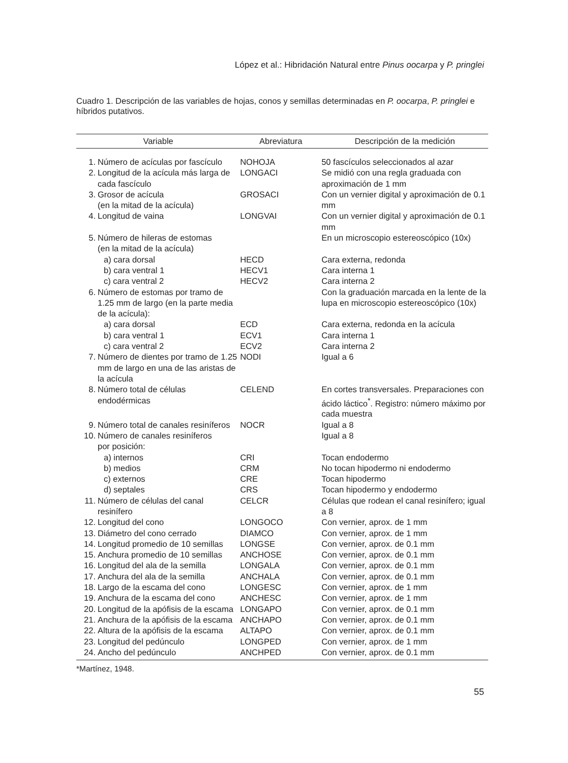López et al.: Hibridación Natural entre Pinus oocarpa y P. pringlei
Cuadro 1. Descripción de las variables de hojas, conos y semillas determinadas en P. oocarpa, P. pringlei e híbridos putativos.
| Variable | | Abreviatura | Descripción de la medición |
| --- | --- | --- | --- |
| 1. | Número de acículas por fascículo | NOHOJA | 50 fascículos seleccionados al azar |
| 2. | Longitud de la acícula más larga de cada fascículo | LONGACI | Se midió con una regla graduada con aproximación de 1 mm |
| 3. | Grosor de acícula (en la mitad de la acícula) | GROSACI | Con un vernier digital y aproximación de 0.1 mm |
| 4. | Longitud de vaina | LONGVAI | Con un vernier digital y aproximación de 0.1 mm |
| 5. | Número de hileras de estomas (en la mitad de la acícula) | | En un microscopio estereoscópico (10x) |
| | a) cara dorsal | HECD | Cara externa, redonda |
| | b) cara ventral 1 | HECV1 | Cara interna 1 |
| | c) cara ventral 2 | HECV2 | Cara interna 2 |
| 6. | Número de estomas por tramo de 1.25 mm de largo (en la parte media de la acícula): | | Con la graduación marcada en la lente de la lupa en microscopio estereoscópico (10x) |
| | a) cara dorsal | ECD | Cara externa, redonda en la acícula |
| | b) cara ventral 1 | ECV1 | Cara interna 1 |
| | c) cara ventral 2 | ECV2 | Cara interna 2 |
| 7. | Número de dientes por tramo de 1.25 mm de largo en una de las aristas de la acícula | NODI | Igual a 6 |
| 8. | Número total de células endodérmicas | CELEND | En cortes transversales. Preparaciones con ácido láctico<sup>*</sup>. Registro: número máximo por cada muestra |
| 9. | Número total de canales resiníferos | NOCR | Igual a 8 |
| 10. | Número de canales resiníferos por posición: | | Igual a 8 |
| | a) internos | CRI | Tocan endodermo |
| | b) medios | CRM | No tocan hipodermo ni endodermo |
| | c) externos | CRE | Tocan hipodermo |
| | d) septales | CRS | Tocan hipodermo y endodermo |
| 11. | Número de células del canal resinífero | CELCR | Células que rodean el canal resinífero; igual a 8 |
| 12. | Longitud del cono | LONGOCO | Con vernier, aprox. de 1 mm |
| 13. | Diámetro del cono cerrado | DIAMCO | Con vernier, aprox. de 1 mm |
| 14. | Longitud promedio de 10 semillas | LONGSE | Con vernier, aprox. de 0.1 mm |
| 15. | Anchura promedio de 10 semillas | ANCHOSE | Con vernier, aprox. de 0.1 mm |
| 16. | Longitud del ala de la semilla | LONGALA | Con vernier, aprox. de 0.1 mm |
| 17. | Anchura del ala de la semilla | ANCHALA | Con vernier, aprox. de 0.1 mm |
| 18. | Largo de la escama del cono | LONGESC | Con vernier, aprox. de 1 mm |
| 19. | Anchura de la escama del cono | ANCHESC | Con vernier, aprox. de 1 mm |
| 20. | Longitud de la apófisis de la escama | LONGAPO | Con vernier, aprox. de 0.1 mm |
| 21. | Anchura de la apófisis de la escama | ANCHAPO | Con vernier, aprox. de 0.1 mm |
| 22. | Altura de la apófisis de la escama | ALTAPO | Con vernier, aprox. de 0.1 mm |
| 23. | Longitud del pedúnculo | LONGPED | Con vernier, aprox. de 1 mm |
| 24. | Ancho del pedúnculo | ANCHPED | Con vernier, aprox. de 0.1 mm |
*Martínez, 1948.
55